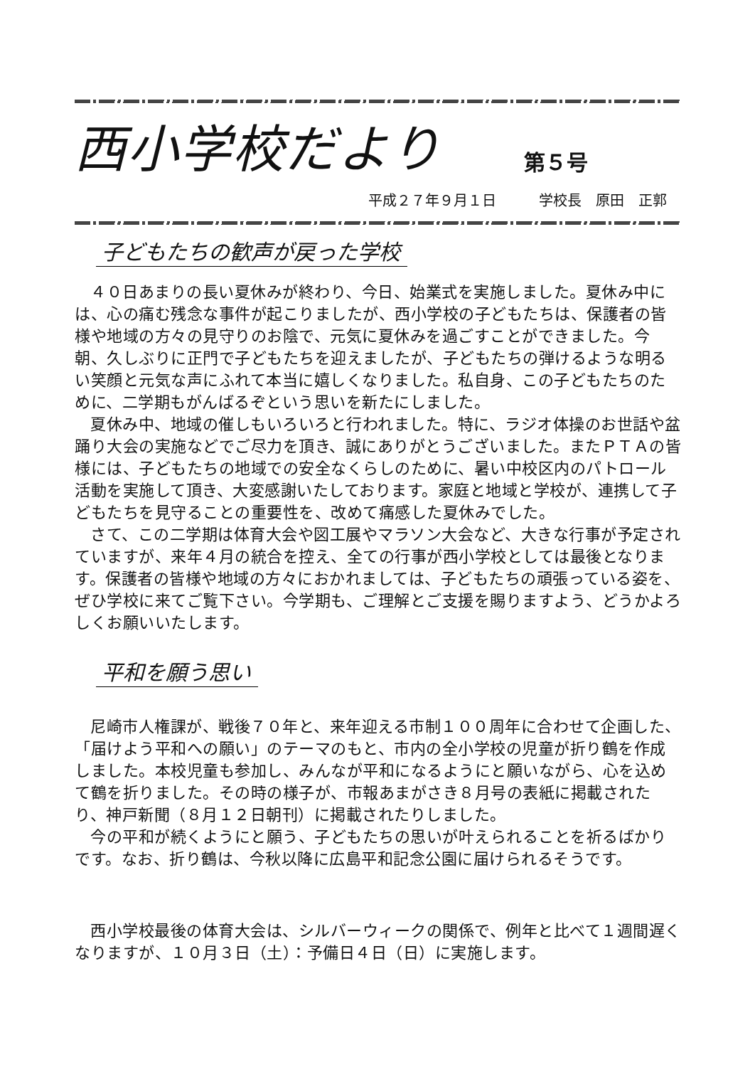西小学校だより
第５号
平成２７年９月１日　　　学校長　原田　正郭
子どもたちの歓声が戻った学校
４０日あまりの長い夏休みが終わり、今日、始業式を実施しました。夏休み中には、心の痛む残念な事件が起こりましたが、西小学校の子どもたちは、保護者の皆様や地域の方々の見守りのお陰で、元気に夏休みを過ごすことができました。今朝、久しぶりに正門で子どもたちを迎えましたが、子どもたちの弾けるような明るい笑顔と元気な声にふれて本当に嬉しくなりました。私自身、この子どもたちのために、二学期もがんばるぞという思いを新たにしました。
夏休み中、地域の催しもいろいろと行われました。特に、ラジオ体操のお世話や盆踊り大会の実施などでご尽力を頂き、誠にありがとうございました。またＰＴＡの皆様には、子どもたちの地域での安全なくらしのために、暑い中校区内のパトロール活動を実施して頂き、大変感謝いたしております。家庭と地域と学校が、連携して子どもたちを見守ることの重要性を、改めて痛感した夏休みでした。
さて、この二学期は体育大会や図工展やマラソン大会など、大きな行事が予定されていますが、来年４月の統合を控え、全ての行事が西小学校としては最後となります。保護者の皆様や地域の方々におかれましては、子どもたちの頑張っている姿を、ぜひ学校に来てご覧下さい。今学期も、ご理解とご支援を賜りますよう、どうかよろしくお願いいたします。
平和を願う思い
尼崎市人権課が、戦後７０年と、来年迎える市制１００周年に合わせて企画した、「届けよう平和への願い」のテーマのもと、市内の全小学校の児童が折り鶴を作成しました。本校児童も参加し、みんなが平和になるようにと願いながら、心を込めて鶴を折りました。その時の様子が、市報あまがさき８月号の表紙に掲載されたり、神戸新聞（８月１２日朝刊）に掲載されたりしました。
今の平和が続くようにと願う、子どもたちの思いが叶えられることを祈るばかりです。なお、折り鶴は、今秋以降に広島平和記念公園に届けられるそうです。
西小学校最後の体育大会は、シルバーウィークの関係で、例年と比べて１週間遅くなりますが、１０月３日（土）：予備日４日（日）に実施します。